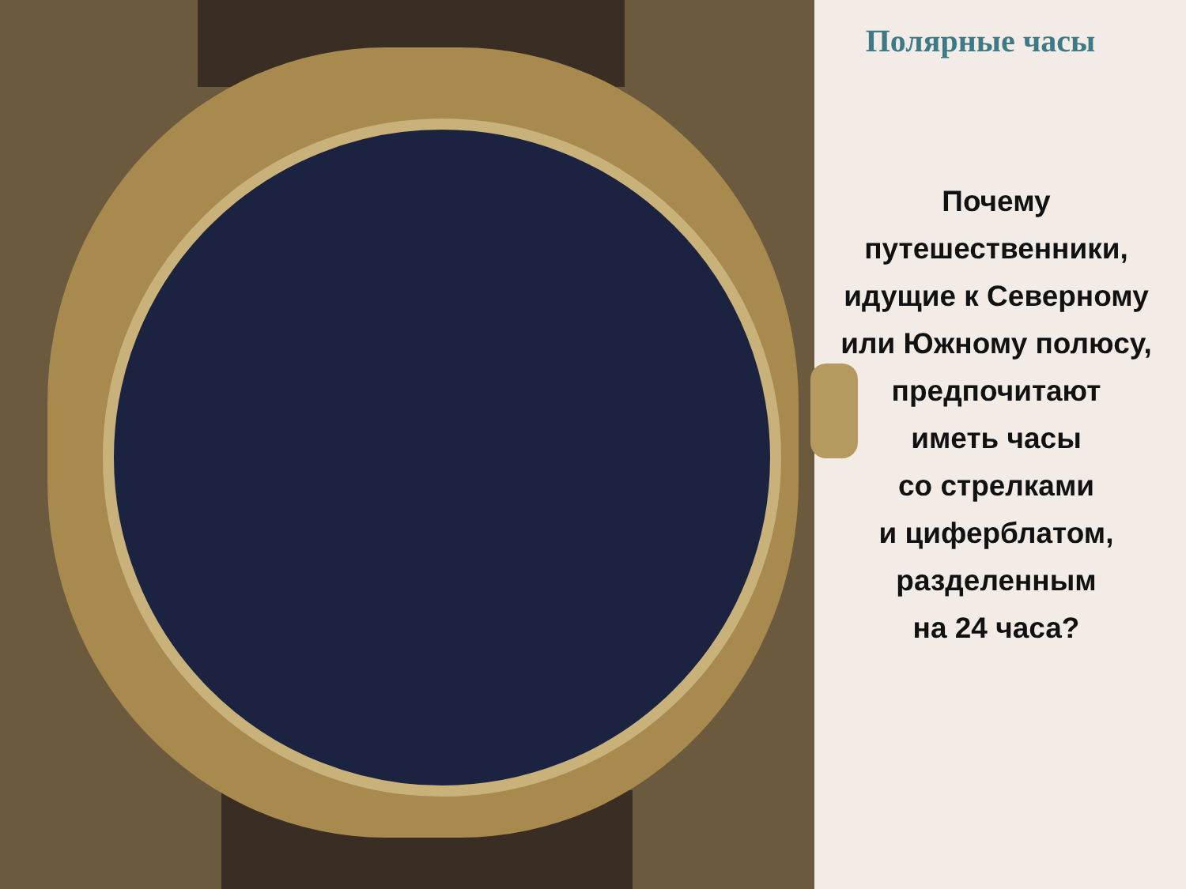Полярные часы
Почему
путешественники,
идущие к Северному
или Южному полюсу,
предпочитают
иметь часы
со стрелками
и циферблатом,
разделенным
на 24 часа?